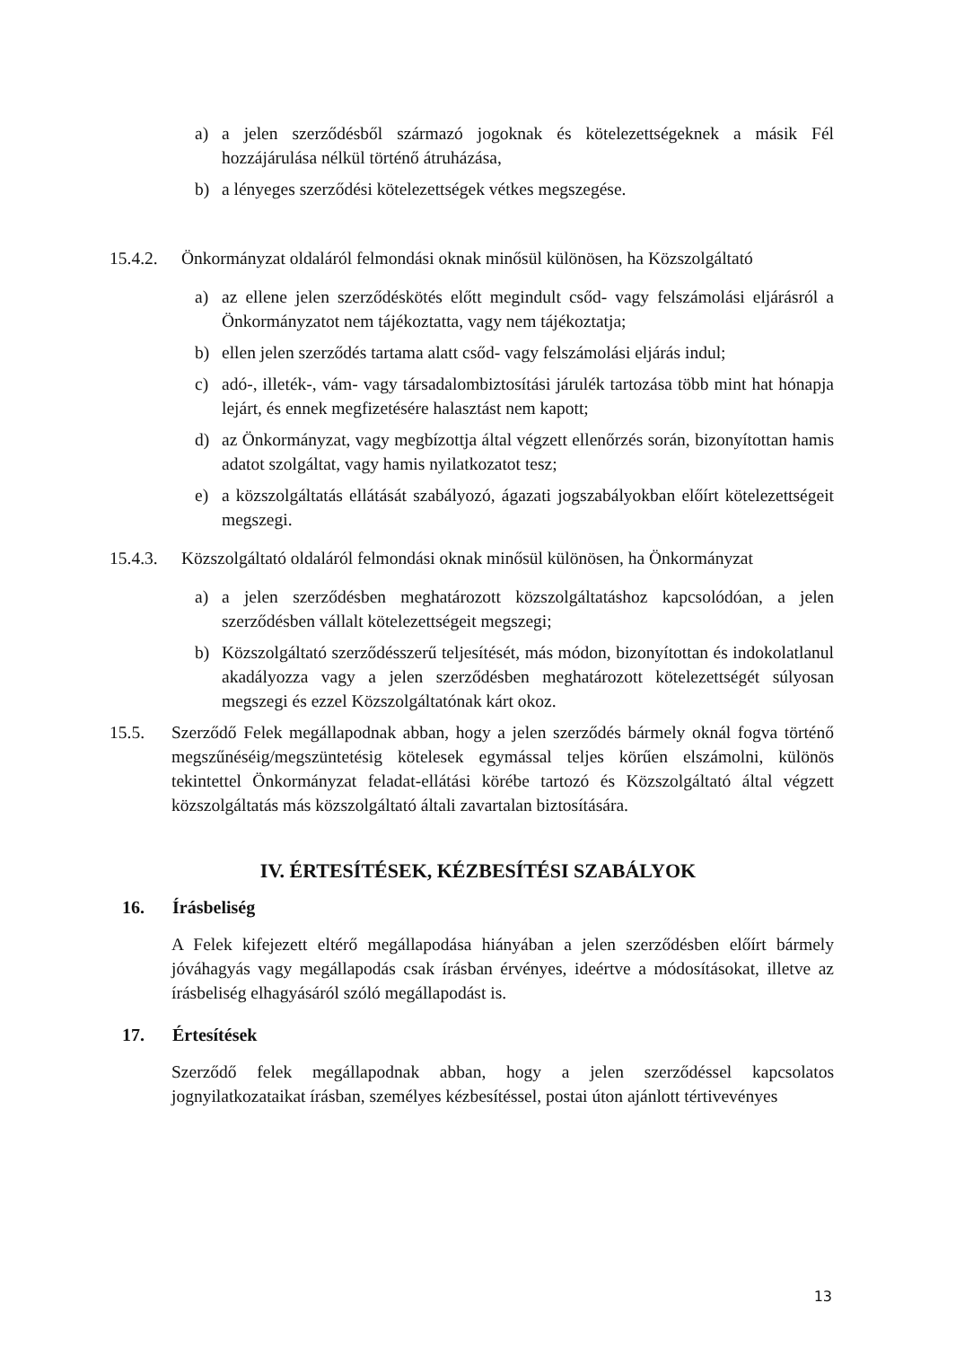a) a jelen szerződésből származó jogoknak és kötelezettségeknek a másik Fél hozzájárulása nélkül történő átruházása,
b) a lényeges szerződési kötelezettségek vétkes megszegése.
15.4.2. Önkormányzat oldaláról felmondási oknak minősül különösen, ha Közszolgáltató
a) az ellene jelen szerződéskötés előtt megindult csőd- vagy felszámolási eljárásról a Önkormányzatot nem tájékoztatta, vagy nem tájékoztatja;
b) ellen jelen szerződés tartama alatt csőd- vagy felszámolási eljárás indul;
c) adó-, illeték-, vám- vagy társadalombiztosítási járulék tartozása több mint hat hónapja lejárt, és ennek megfizetésére halasztást nem kapott;
d) az Önkormányzat, vagy megbízottja által végzett ellenőrzés során, bizonyítottan hamis adatot szolgáltat, vagy hamis nyilatkozatot tesz;
e) a közszolgáltatás ellátását szabályozó, ágazati jogszabályokban előírt kötelezettségeit megszegi.
15.4.3. Közszolgáltató oldaláról felmondási oknak minősül különösen, ha Önkormányzat
a) a jelen szerződésben meghatározott közszolgáltatáshoz kapcsolódóan, a jelen szerződésben vállalt kötelezettségeit megszegi;
b) Közszolgáltató szerződésszerű teljesítését, más módon, bizonyítottan és indokolatlanul akadályozza vagy a jelen szerződésben meghatározott kötelezettségét súlyosan megszegi és ezzel Közszolgáltatónak kárt okoz.
15.5. Szerződő Felek megállapodnak abban, hogy a jelen szerződés bármely oknál fogva történő megszűnéséig/megszüntetésig kötelesek egymással teljes körűen elszámolni, különös tekintettel Önkormányzat feladat-ellátási körébe tartozó és Közszolgáltató által végzett közszolgáltatás más közszolgáltató általi zavartalan biztosítására.
IV. ÉRTESÍTÉSEK, KÉZBESÍTÉSI SZABÁLYOK
16. Írásbeliség
A Felek kifejezett eltérő megállapodása hiányában a jelen szerződésben előírt bármely jóváhagyás vagy megállapodás csak írásban érvényes, ideértve a módosításokat, illetve az írásbeliség elhagyásáról szóló megállapodást is.
17. Értesítések
Szerződő felek megállapodnak abban, hogy a jelen szerződéssel kapcsolatos jognyilatkozataikat írásban, személyes kézbesítéssel, postai úton ajánlott tértivevényes
13